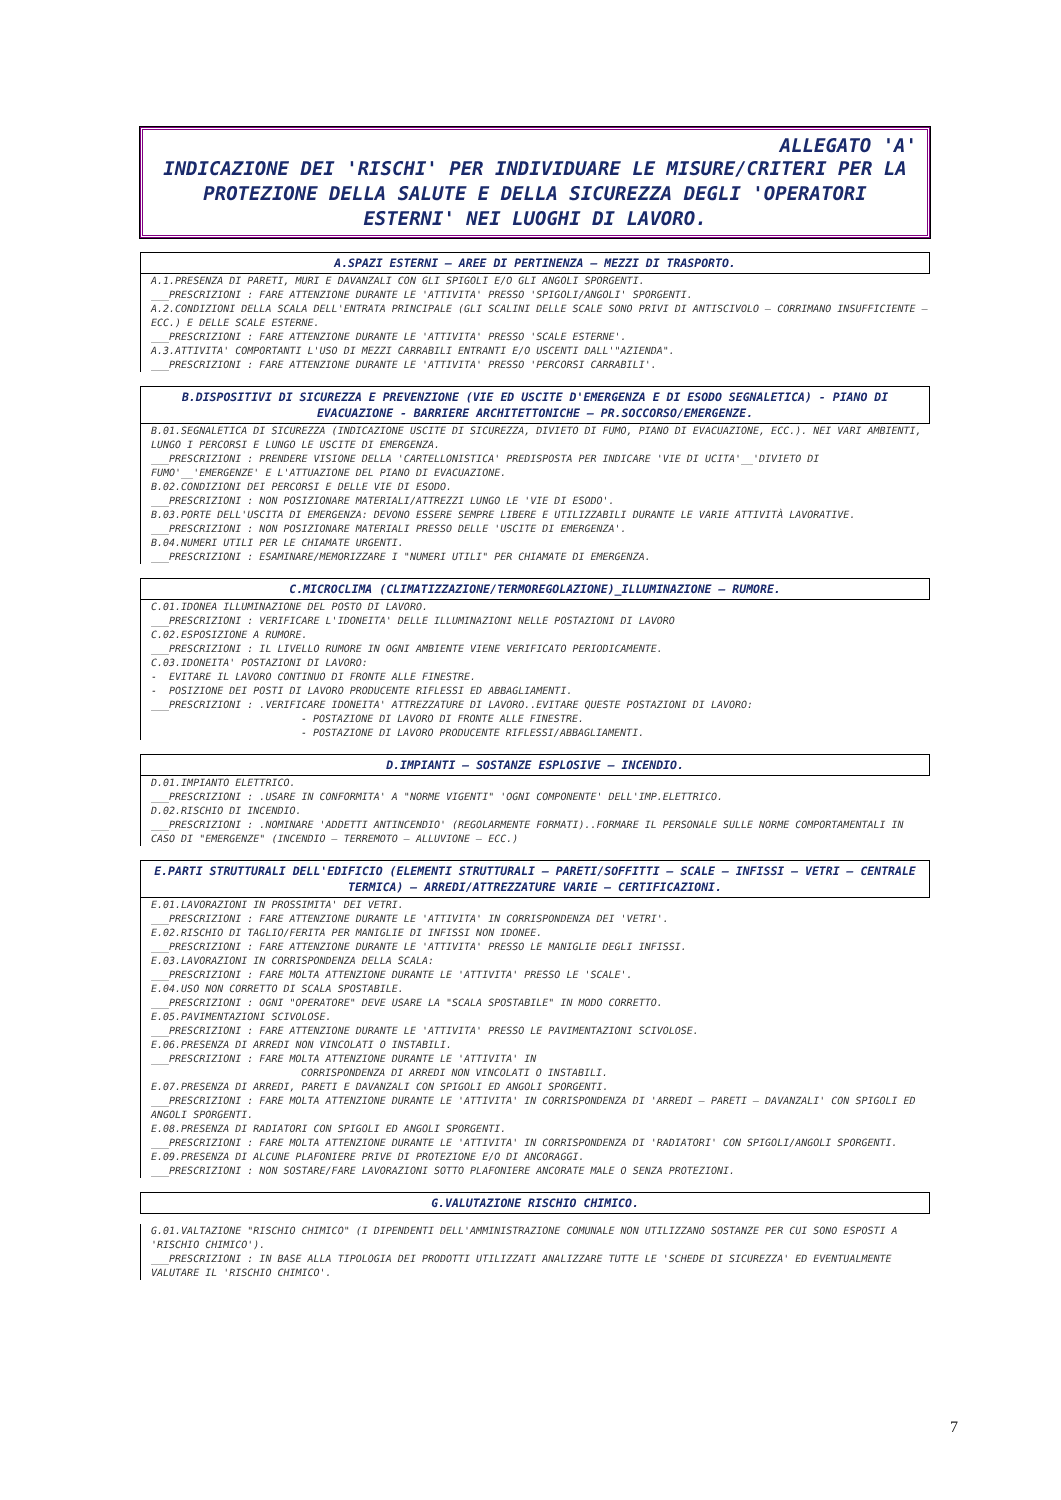ALLEGATO 'A'
INDICAZIONE DEI 'RISCHI' PER INDIVIDUARE LE MISURE/CRITERI PER LA PROTEZIONE DELLA SALUTE E DELLA SICUREZZA DEGLI 'OPERATORI ESTERNI' NEI LUOGHI DI LAVORO.
A.SPAZI ESTERNI – AREE DI PERTINENZA – MEZZI DI TRASPORTO.
A.1.PRESENZA DI PARETI, MURI E DAVANZALI CON GLI SPIGOLI E/O GLI ANGOLI SPORGENTI.
___PRESCRIZIONI : FARE ATTENZIONE DURANTE LE 'ATTIVITA' PRESSO 'SPIGOLI/ANGOLI' SPORGENTI.
A.2.CONDIZIONI DELLA SCALA DELL'ENTRATA PRINCIPALE (GLI SCALINI DELLE SCALE SONO PRIVI DI ANTISCIVOLO – CORRIMANO INSUFFICIENTE – ECC.) E DELLE SCALE ESTERNE.
___PRESCRIZIONI : FARE ATTENZIONE DURANTE LE 'ATTIVITA' PRESSO 'SCALE ESTERNE'.
A.3.ATTIVITA' COMPORTANTI L'USO DI MEZZI CARRABILI ENTRANTI E/O USCENTI DALL'"AZIENDA".
___PRESCRIZIONI : FARE ATTENZIONE DURANTE LE 'ATTIVITA' PRESSO 'PERCORSI CARRABILI'.
B.DISPOSITIVI DI SICUREZZA E PREVENZIONE (VIE ED USCITE D'EMERGENZA E DI ESODO SEGNALETICA) - PIANO DI EVACUAZIONE - BARRIERE ARCHITETTONICHE – PR.SOCCORSO/EMERGENZE.
B.01.SEGNALETICA DI SICUREZZA (INDICAZIONE USCITE DI SICUREZZA, DIVIETO DI FUMO, PIANO DI EVACUAZIONE, ECC.). NEI VARI AMBIENTI, LUNGO I PERCORSI E LUNGO LE USCITE DI EMERGENZA.
___PRESCRIZIONI : PRENDERE VISIONE DELLA 'CARTELLONISTICA' PREDISPOSTA PER INDICARE 'VIE DI UCITA'__'DIVIETO DI FUMO'__'EMERGENZE' E L'ATTUAZIONE DEL PIANO DI EVACUAZIONE.
B.02.CONDIZIONI DEI PERCORSI E DELLE VIE DI ESODO.
___PRESCRIZIONI : NON POSIZIONARE MATERIALI/ATTREZZI LUNGO LE 'VIE DI ESODO'.
B.03.PORTE DELL'USCITA DI EMERGENZA: DEVONO ESSERE SEMPRE LIBERE E UTILIZZABILI DURANTE LE VARIE ATTIVITÀ LAVORATIVE.
___PRESCRIZIONI : NON POSIZIONARE MATERIALI PRESSO DELLE 'USCITE DI EMERGENZA'.
B.04.NUMERI UTILI PER LE CHIAMATE URGENTI.
___PRESCRIZIONI : ESAMINARE/MEMORIZZARE I "NUMERI UTILI" PER CHIAMATE DI EMERGENZA.
C.MICROCLIMA (CLIMATIZZAZIONE/TERMOREGOLAZIONE)_ILLUMINAZIONE – RUMORE.
C.01.IDONEA ILLUMINAZIONE DEL POSTO DI LAVORO.
___PRESCRIZIONI : VERIFICARE L'IDONEITA' DELLE ILLUMINAZIONI NELLE POSTAZIONI DI LAVORO
C.02.ESPOSIZIONE A RUMORE.
___PRESCRIZIONI : IL LIVELLO RUMORE IN OGNI AMBIENTE VIENE VERIFICATO PERIODICAMENTE.
C.03.IDONEITA' POSTAZIONI DI LAVORO:
- EVITARE IL LAVORO CONTINUO DI FRONTE ALLE FINESTRE.
- POSIZIONE DEI POSTI DI LAVORO PRODUCENTE RIFLESSI ED ABBAGLIAMENTI.
___PRESCRIZIONI : .VERIFICARE IDONEITA' ATTREZZATURE DI LAVORO..EVITARE QUESTE POSTAZIONI DI LAVORO:
- POSTAZIONE DI LAVORO DI FRONTE ALLE FINESTRE.
- POSTAZIONE DI LAVORO PRODUCENTE RIFLESSI/ABBAGLIAMENTI.
D.IMPIANTI – SOSTANZE ESPLOSIVE – INCENDIO.
D.01.IMPIANTO ELETTRICO.
___PRESCRIZIONI : .USARE IN CONFORMITA' A "NORME VIGENTI" 'OGNI COMPONENTE' DELL'IMP.ELETTRICO.
D.02.RISCHIO DI INCENDIO.
___PRESCRIZIONI : .NOMINARE 'ADDETTI ANTINCENDIO' (REGOLARMENTE FORMATI)..FORMARE IL PERSONALE SULLE NORME COMPORTAMENTALI IN CASO DI "EMERGENZE" (INCENDIO – TERREMOTO – ALLUVIONE – ECC.)
E.PARTI STRUTTURALI DELL'EDIFICIO (ELEMENTI STRUTTURALI – PARETI/SOFFITTI – SCALE – INFISSI – VETRI – CENTRALE TERMICA) – ARREDI/ATTREZZATURE VARIE – CERTIFICAZIONI.
E.01.LAVORAZIONI IN PROSSIMITA' DEI VETRI.
___PRESCRIZIONI : FARE ATTENZIONE DURANTE LE 'ATTIVITA' IN CORRISPONDENZA DEI 'VETRI'.
E.02.RISCHIO DI TAGLIO/FERITA PER MANIGLIE DI INFISSI NON IDONEE.
___PRESCRIZIONI : FARE ATTENZIONE DURANTE LE 'ATTIVITA' PRESSO LE MANIGLIE DEGLI INFISSI.
E.03.LAVORAZIONI IN CORRISPONDENZA DELLA SCALA:
___PRESCRIZIONI : FARE MOLTA ATTENZIONE DURANTE LE 'ATTIVITA' PRESSO LE 'SCALE'.
E.04.USO NON CORRETTO DI SCALA SPOSTABILE.
___PRESCRIZIONI : OGNI "OPERATORE" DEVE USARE LA "SCALA SPOSTABILE" IN MODO CORRETTO.
E.05.PAVIMENTAZIONI SCIVOLOSE.
___PRESCRIZIONI : FARE ATTENZIONE DURANTE LE 'ATTIVITA' PRESSO LE PAVIMENTAZIONI SCIVOLOSE.
E.06.PRESENZA DI ARREDI NON VINCOLATI O INSTABILI.
___PRESCRIZIONI : FARE MOLTA ATTENZIONE DURANTE LE 'ATTIVITA' IN
CORRISPONDENZA DI ARREDI NON VINCOLATI O INSTABILI.
E.07.PRESENZA DI ARREDI, PARETI E DAVANZALI CON SPIGOLI ED ANGOLI SPORGENTI.
___PRESCRIZIONI : FARE MOLTA ATTENZIONE DURANTE LE 'ATTIVITA' IN CORRISPONDENZA DI 'ARREDI – PARETI – DAVANZALI' CON SPIGOLI ED ANGOLI SPORGENTI.
E.08.PRESENZA DI RADIATORI CON SPIGOLI ED ANGOLI SPORGENTI.
___PRESCRIZIONI : FARE MOLTA ATTENZIONE DURANTE LE 'ATTIVITA' IN CORRISPONDENZA DI 'RADIATORI' CON SPIGOLI/ANGOLI SPORGENTI.
E.09.PRESENZA DI ALCUNE PLAFONIERE PRIVE DI PROTEZIONE E/O DI ANCORAGGI.
___PRESCRIZIONI : NON SOSTARE/FARE LAVORAZIONI SOTTO PLAFONIERE ANCORATE MALE O SENZA PROTEZIONI.
G.VALUTAZIONE RISCHIO CHIMICO.
G.01.VALTAZIONE "RISCHIO CHIMICO" (I DIPENDENTI DELL'AMMINISTRAZIONE COMUNALE NON UTILIZZANO SOSTANZE PER CUI SONO ESPOSTI A 'RISCHIO CHIMICO').
___PRESCRIZIONI : IN BASE ALLA TIPOLOGIA DEI PRODOTTI UTILIZZATI ANALIZZARE TUTTE LE 'SCHEDE DI SICUREZZA' ED EVENTUALMENTE VALUTARE IL 'RISCHIO CHIMICO'.
7